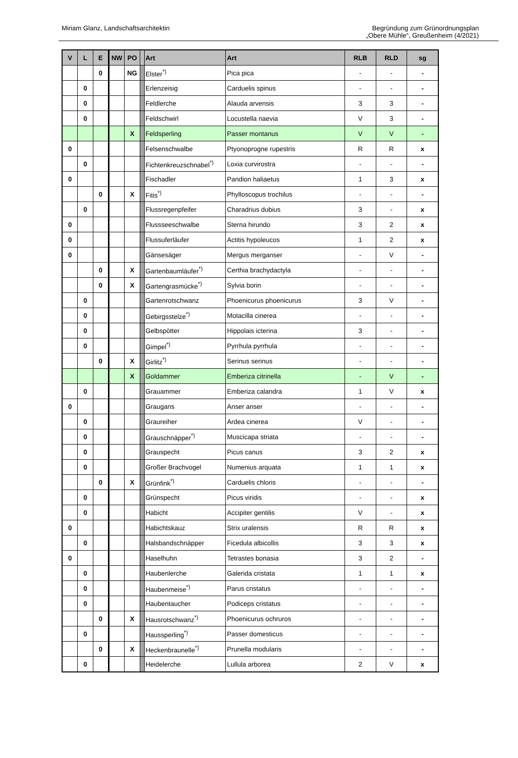Miriam Glanz, Landschaftsarchitektin
Begründung zum Grünordnungsplan
„Obere Mühle“, Greußenheim (4/2021)
| V | L | E | NW | PO | | Art | Art | RLB | RLD | sg |
| --- | --- | --- | --- | --- | --- | --- | --- | --- | --- | --- |
| | | 0 | | NG | | Elster<sup>*)</sup> | Pica pica | - | - | - |
| | 0 | | | | | Erlenzeisig | Carduelis spinus | - | - | - |
| | 0 | | | | | Feldlerche | Alauda arvensis | 3 | 3 | - |
| | 0 | | | | | Feldschwirl | Locustella naevia | V | 3 | - |
| | | | | X | | Feldsperling | Passer montanus | V | V | - |
| 0 | | | | | | Felsenschwalbe | Ptyonoprogne rupestris | R | R | x |
| | 0 | | | | | Fichtenkreuzschnabel<sup>*)</sup> | Loxia curvirostra | - | - | - |
| 0 | | | | | | Fischadler | Pandion haliaetus | 1 | 3 | x |
| | | 0 | | X | | Fitis<sup>*)</sup> | Phylloscopus trochilus | - | - | - |
| | 0 | | | | | Flussregenpfeifer | Charadrius dubius | 3 | - | x |
| 0 | | | | | | Flussseeschwalbe | Sterna hirundo | 3 | 2 | x |
| 0 | | | | | | Flussuferläufer | Actitis hypoleucos | 1 | 2 | x |
| 0 | | | | | | Gänsesäger | Mergus merganser | - | V | - |
| | | 0 | | X | | Gartenbaumläufer<sup>*)</sup> | Certhia brachydactyla | - | - | - |
| | | 0 | | X | | Gartengrasmücke<sup>*)</sup> | Sylvia borin | - | - | - |
| | 0 | | | | | Gartenrotschwanz | Phoenicurus phoenicurus | 3 | V | - |
| | 0 | | | | | Gebirgsstelze<sup>*)</sup> | Motacilla cinerea | - | - | - |
| | 0 | | | | | Gelbspötter | Hippolais icterina | 3 | - | - |
| | 0 | | | | | Gimpel<sup>*)</sup> | Pyrrhula pyrrhula | - | - | - |
| | | 0 | | X | | Girlitz<sup>*)</sup> | Serinus serinus | - | - | - |
| | | | | X | | Goldammer | Emberiza citrinella | - | V | - |
| | 0 | | | | | Grauammer | Emberiza calandra | 1 | V | x |
| 0 | | | | | | Graugans | Anser anser | - | - | - |
| | 0 | | | | | Graureiher | Ardea cinerea | V | - | - |
| | 0 | | | | | Grauschnäpper<sup>*)</sup> | Muscicapa striata | - | - | - |
| | 0 | | | | | Grauspecht | Picus canus | 3 | 2 | x |
| | 0 | | | | | Großer Brachvogel | Numenius arquata | 1 | 1 | x |
| | | 0 | | X | | Grünfink<sup>*)</sup> | Carduelis chloris | - | - | - |
| | 0 | | | | | Grünspecht | Picus viridis | - | - | x |
| | 0 | | | | | Habicht | Accipiter gentilis | V | - | x |
| 0 | | | | | | Habichtskauz | Strix uralensis | R | R | x |
| | 0 | | | | | Halsbandschnäpper | Ficedula albicollis | 3 | 3 | x |
| 0 | | | | | | Haselhuhn | Tetrastes bonasia | 3 | 2 | - |
| | 0 | | | | | Haubenlerche | Galerida cristata | 1 | 1 | x |
| | 0 | | | | | Haubenmeise<sup>*)</sup> | Parus cristatus | - | - | - |
| | 0 | | | | | Haubentaucher | Podiceps cristatus | - | - | - |
| | | 0 | | X | | Hausrotschwanz<sup>*)</sup> | Phoenicurus ochruros | - | - | - |
| | 0 | | | | | Haussperling<sup>*)</sup> | Passer domesticus | - | - | - |
| | | 0 | | X | | Heckenbraunelle<sup>*)</sup> | Prunella modularis | - | - | - |
| | 0 | | | | | Heidelerche | Lullula arborea | 2 | V | x |